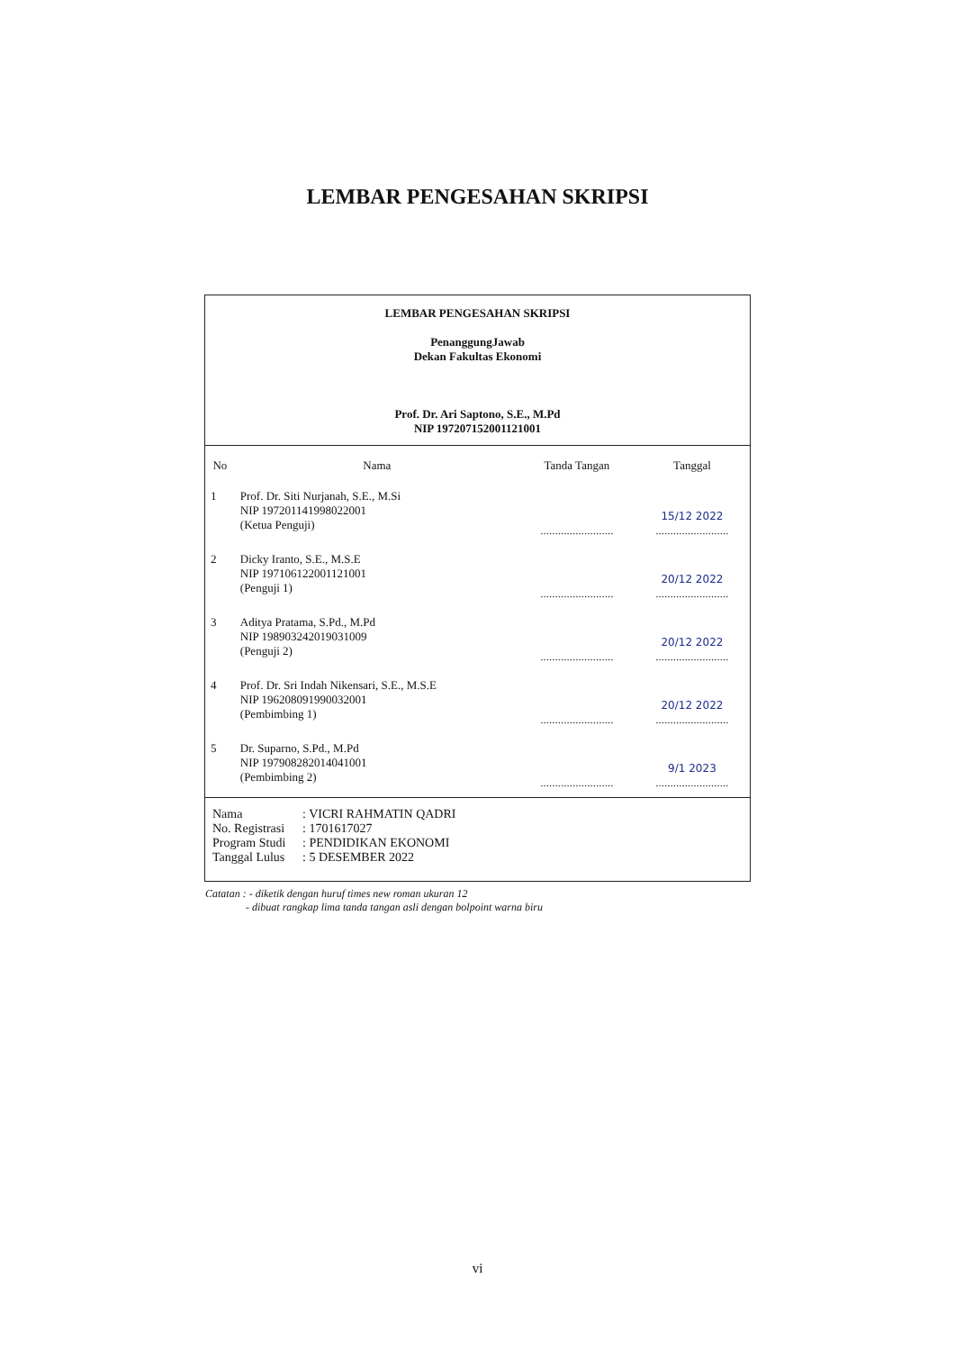LEMBAR PENGESAHAN SKRIPSI
LEMBAR PENGESAHAN SKRIPSI
PenanggungJawab
Dekan Fakultas Ekonomi
Prof. Dr. Ari Saptono, S.E., M.Pd
NIP 197207152001121001
| No | Nama | Tanda Tangan | Tanggal |
| --- | --- | --- | --- |
| 1 | Prof. Dr. Siti Nurjanah, S.E., M.Si NIP 197201141998022001 (Ketua Penguji) | ......................... | 15/12 2022 ......................... |
| 2 | Dicky Iranto, S.E., M.S.E NIP 197106122001121001 (Penguji 1) | ......................... | 20/12 2022 ......................... |
| 3 | Aditya Pratama, S.Pd., M.Pd NIP 198903242019031009 (Penguji 2) | ......................... | 20/12 2022 ......................... |
| 4 | Prof. Dr. Sri Indah Nikensari, S.E., M.S.E NIP 196208091990032001 (Pembimbing 1) | ......................... | 20/12 2022 ......................... |
| 5 | Dr. Suparno, S.Pd., M.Pd NIP 197908282014041001 (Pembimbing 2) | ......................... | 9/1 2023 ......................... |
Nama: VICRI RAHMATIN QADRI
No. Registrasi: 1701617027
Program Studi: PENDIDIKAN EKONOMI
Tanggal Lulus: 5 DESEMBER 2022
Catatan : - diketik dengan huruf times new roman ukuran 12
- dibuat rangkap lima tanda tangan asli dengan bolpoint warna biru
vi